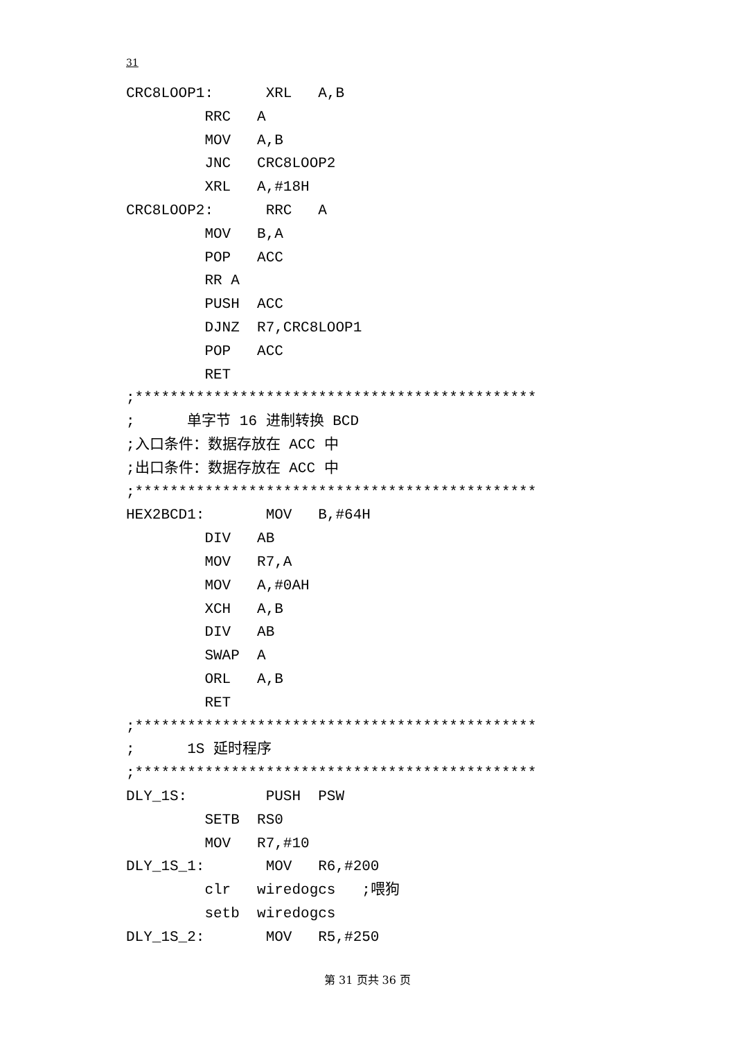31
CRC8LOOP1: XRL A,B RRC A MOV A,B JNC CRC8LOOP2 XRL A,#18H CRC8LOOP2: RRC A MOV B,A POP ACC RR A PUSH ACC DJNZ R7,CRC8LOOP1 POP ACC RET ;********************************************** ; 单字节 16 进制转换 BCD ;入口条件：数据存放在 ACC 中 ;出口条件：数据存放在 ACC 中 ;********************************************** HEX2BCD1: MOV B,#64H DIV AB MOV R7,A MOV A,#0AH XCH A,B DIV AB SWAP A ORL A,B RET ;********************************************** ; 1S 延时程序 ;********************************************** DLY_1S: PUSH PSW SETB RS0 MOV R7,#10 DLY_1S_1: MOV R6,#200 clr wiredogcs ;喂狗 setb wiredogcs DLY_1S_2: MOV R5,#250
第 31 页共 36 页